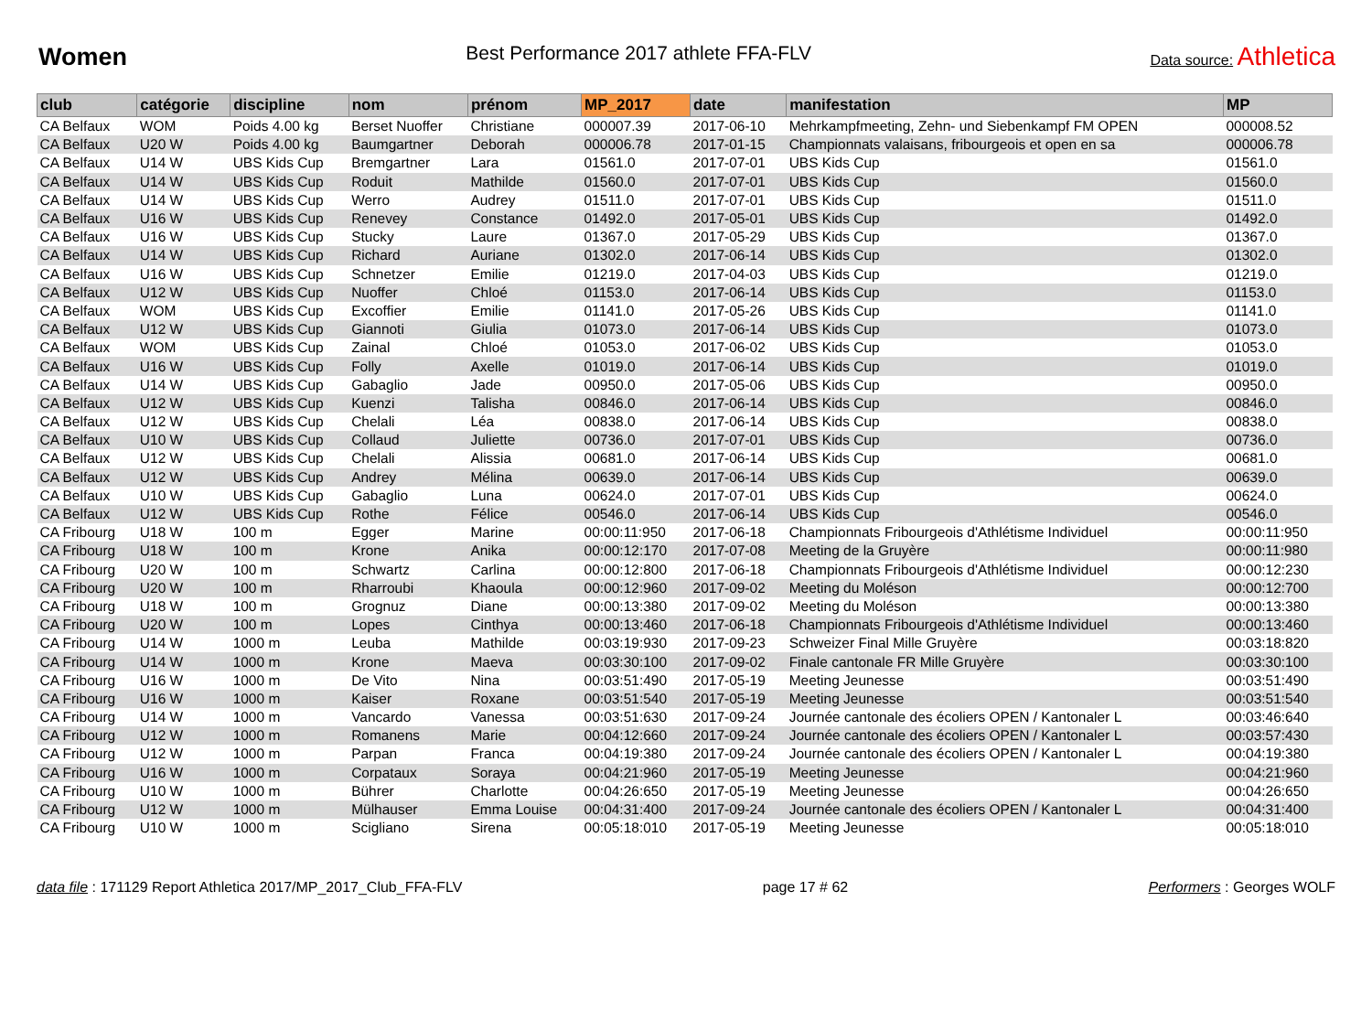Women
Best Performance 2017 athlete FFA-FLV
Data source: Athletica
| club | catégorie | discipline | nom | prénom | MP_2017 | date | manifestation | MP |
| --- | --- | --- | --- | --- | --- | --- | --- | --- |
| CA Belfaux | WOM | Poids 4.00 kg | Berset Nuoffer | Christiane | 000007.39 | 2017-06-10 | Mehrkampfmeeting, Zehn- und Siebenkampf FM OPEN | 000008.52 |
| CA Belfaux | U20 W | Poids 4.00 kg | Baumgartner | Deborah | 000006.78 | 2017-01-15 | Championnats valaisans, fribourgeois et open en sa | 000006.78 |
| CA Belfaux | U14 W | UBS Kids Cup | Bremgartner | Lara | 01561.0 | 2017-07-01 | UBS Kids Cup | 01561.0 |
| CA Belfaux | U14 W | UBS Kids Cup | Roduit | Mathilde | 01560.0 | 2017-07-01 | UBS Kids Cup | 01560.0 |
| CA Belfaux | U14 W | UBS Kids Cup | Werro | Audrey | 01511.0 | 2017-07-01 | UBS Kids Cup | 01511.0 |
| CA Belfaux | U16 W | UBS Kids Cup | Renevey | Constance | 01492.0 | 2017-05-01 | UBS Kids Cup | 01492.0 |
| CA Belfaux | U16 W | UBS Kids Cup | Stucky | Laure | 01367.0 | 2017-05-29 | UBS Kids Cup | 01367.0 |
| CA Belfaux | U14 W | UBS Kids Cup | Richard | Auriane | 01302.0 | 2017-06-14 | UBS Kids Cup | 01302.0 |
| CA Belfaux | U16 W | UBS Kids Cup | Schnetzer | Emilie | 01219.0 | 2017-04-03 | UBS Kids Cup | 01219.0 |
| CA Belfaux | U12 W | UBS Kids Cup | Nuoffer | Chloé | 01153.0 | 2017-06-14 | UBS Kids Cup | 01153.0 |
| CA Belfaux | WOM | UBS Kids Cup | Excoffier | Emilie | 01141.0 | 2017-05-26 | UBS Kids Cup | 01141.0 |
| CA Belfaux | U12 W | UBS Kids Cup | Giannoti | Giulia | 01073.0 | 2017-06-14 | UBS Kids Cup | 01073.0 |
| CA Belfaux | WOM | UBS Kids Cup | Zainal | Chloé | 01053.0 | 2017-06-02 | UBS Kids Cup | 01053.0 |
| CA Belfaux | U16 W | UBS Kids Cup | Folly | Axelle | 01019.0 | 2017-06-14 | UBS Kids Cup | 01019.0 |
| CA Belfaux | U14 W | UBS Kids Cup | Gabaglio | Jade | 00950.0 | 2017-05-06 | UBS Kids Cup | 00950.0 |
| CA Belfaux | U12 W | UBS Kids Cup | Kuenzi | Talisha | 00846.0 | 2017-06-14 | UBS Kids Cup | 00846.0 |
| CA Belfaux | U12 W | UBS Kids Cup | Chelali | Léa | 00838.0 | 2017-06-14 | UBS Kids Cup | 00838.0 |
| CA Belfaux | U10 W | UBS Kids Cup | Collaud | Juliette | 00736.0 | 2017-07-01 | UBS Kids Cup | 00736.0 |
| CA Belfaux | U12 W | UBS Kids Cup | Chelali | Alissia | 00681.0 | 2017-06-14 | UBS Kids Cup | 00681.0 |
| CA Belfaux | U12 W | UBS Kids Cup | Andrey | Mélina | 00639.0 | 2017-06-14 | UBS Kids Cup | 00639.0 |
| CA Belfaux | U10 W | UBS Kids Cup | Gabaglio | Luna | 00624.0 | 2017-07-01 | UBS Kids Cup | 00624.0 |
| CA Belfaux | U12 W | UBS Kids Cup | Rothe | Félice | 00546.0 | 2017-06-14 | UBS Kids Cup | 00546.0 |
| CA Fribourg | U18 W | 100 m | Egger | Marine | 00:00:11:950 | 2017-06-18 | Championnats Fribourgeois d'Athlétisme Individuel | 00:00:11:950 |
| CA Fribourg | U18 W | 100 m | Krone | Anika | 00:00:12:170 | 2017-07-08 | Meeting de la Gruyère | 00:00:11:980 |
| CA Fribourg | U20 W | 100 m | Schwartz | Carlina | 00:00:12:800 | 2017-06-18 | Championnats Fribourgeois d'Athlétisme Individuel | 00:00:12:230 |
| CA Fribourg | U20 W | 100 m | Rharroubi | Khaoula | 00:00:12:960 | 2017-09-02 | Meeting du Moléson | 00:00:12:700 |
| CA Fribourg | U18 W | 100 m | Grognuz | Diane | 00:00:13:380 | 2017-09-02 | Meeting du Moléson | 00:00:13:380 |
| CA Fribourg | U20 W | 100 m | Lopes | Cinthya | 00:00:13:460 | 2017-06-18 | Championnats Fribourgeois d'Athlétisme Individuel | 00:00:13:460 |
| CA Fribourg | U14 W | 1000 m | Leuba | Mathilde | 00:03:19:930 | 2017-09-23 | Schweizer Final Mille Gruyère | 00:03:18:820 |
| CA Fribourg | U14 W | 1000 m | Krone | Maeva | 00:03:30:100 | 2017-09-02 | Finale cantonale FR Mille Gruyère | 00:03:30:100 |
| CA Fribourg | U16 W | 1000 m | De Vito | Nina | 00:03:51:490 | 2017-05-19 | Meeting Jeunesse | 00:03:51:490 |
| CA Fribourg | U16 W | 1000 m | Kaiser | Roxane | 00:03:51:540 | 2017-05-19 | Meeting Jeunesse | 00:03:51:540 |
| CA Fribourg | U14 W | 1000 m | Vancardo | Vanessa | 00:03:51:630 | 2017-09-24 | Journée cantonale des écoliers OPEN / Kantonaler L | 00:03:46:640 |
| CA Fribourg | U12 W | 1000 m | Romanens | Marie | 00:04:12:660 | 2017-09-24 | Journée cantonale des écoliers OPEN / Kantonaler L | 00:03:57:430 |
| CA Fribourg | U12 W | 1000 m | Parpan | Franca | 00:04:19:380 | 2017-09-24 | Journée cantonale des écoliers OPEN / Kantonaler L | 00:04:19:380 |
| CA Fribourg | U16 W | 1000 m | Corpataux | Soraya | 00:04:21:960 | 2017-05-19 | Meeting Jeunesse | 00:04:21:960 |
| CA Fribourg | U10 W | 1000 m | Bührer | Charlotte | 00:04:26:650 | 2017-05-19 | Meeting Jeunesse | 00:04:26:650 |
| CA Fribourg | U12 W | 1000 m | Mülhauser | Emma Louise | 00:04:31:400 | 2017-09-24 | Journée cantonale des écoliers OPEN / Kantonaler L | 00:04:31:400 |
| CA Fribourg | U10 W | 1000 m | Scigliano | Sirena | 00:05:18:010 | 2017-05-19 | Meeting Jeunesse | 00:05:18:010 |
data file : 171129 Report Athletica 2017/MP_2017_Club_FFA-FLV
page 17 # 62 Performers : Georges WOLF